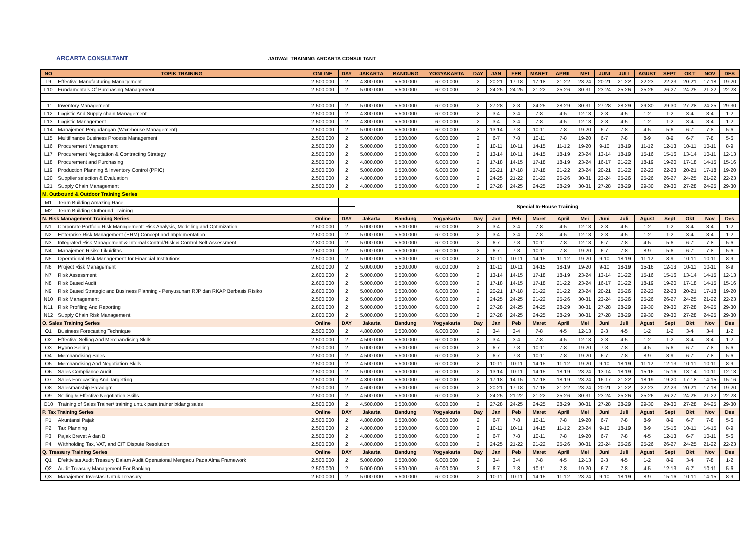ARCARTA CONSULTANT
JADWAL TRAINING ARCARTA CONSULTANT
| NO | TOPIK TRAINING | ONLINE | DAY | JAKARTA | BANDUNG | YOGYAKARTA | DAY | JAN | FEB | MARET | APRIL | MEI | JUNI | JULI | AGUST | SEPT | OKT | NOV | DES |
| --- | --- | --- | --- | --- | --- | --- | --- | --- | --- | --- | --- | --- | --- | --- | --- | --- | --- | --- | --- |
| L9 | Effective Manufacturing Management | 2.500.000 | 2 | 4.800.000 | 5.500.000 | 6.000.000 | 2 | 20-21 | 17-18 | 17-18 | 21-22 | 23-24 | 20-21 | 21-22 | 22-23 | 22-23 | 20-21 | 17-18 | 19-20 |
| L10 | Fundamentals Of Purchasing Management | 2.500.000 | 2 | 5.000.000 | 5.500.000 | 6.000.000 | 2 | 24-25 | 24-25 | 21-22 | 25-26 | 30-31 | 23-24 | 25-26 | 25-26 | 26-27 | 24-25 | 21-22 | 22-23 |
| L11 | Inventory Management | 2.500.000 | 2 | 5.000.000 | 5.500.000 | 6.000.000 | 2 | 27-28 | 2-3 | 24-25 | 28-29 | 30-31 | 27-28 | 28-29 | 29-30 | 29-30 | 27-28 | 24-25 | 29-30 |
| L12 | Logistic And Supply chain Management | 2.500.000 | 2 | 4.800.000 | 5.500.000 | 6.000.000 | 2 | 3-4 | 3-4 | 7-8 | 4-5 | 12-13 | 2-3 | 4-5 | 1-2 | 1-2 | 3-4 | 3-4 | 1-2 |
| L13 | Logistic Management | 2.500.000 | 2 | 4.800.000 | 5.500.000 | 6.000.000 | 2 | 3-4 | 3-4 | 7-8 | 4-5 | 12-13 | 2-3 | 4-5 | 1-2 | 1-2 | 3-4 | 3-4 | 1-2 |
| L14 | Manajemen Pergudangan (Warehouse Management) | 2.500.000 | 2 | 5.000.000 | 5.500.000 | 6.000.000 | 2 | 13-14 | 7-8 | 10-11 | 7-8 | 19-20 | 6-7 | 7-8 | 4-5 | 5-6 | 6-7 | 7-8 | 5-6 |
| L15 | Multifinance Business Process Management | 2.500.000 | 2 | 5.000.000 | 5.500.000 | 6.000.000 | 2 | 6-7 | 7-8 | 10-11 | 7-8 | 19-20 | 6-7 | 7-8 | 8-9 | 8-9 | 6-7 | 7-8 | 5-6 |
| L16 | Procurement Management | 2.500.000 | 2 | 5.000.000 | 5.500.000 | 6.000.000 | 2 | 10-11 | 10-11 | 14-15 | 11-12 | 19-20 | 9-10 | 18-19 | 11-12 | 12-13 | 10-11 | 10-11 | 8-9 |
| L17 | Procurement Negotiation & Contracting Strategy | 2.500.000 | 2 | 5.000.000 | 5.500.000 | 6.000.000 | 2 | 13-14 | 10-11 | 14-15 | 18-19 | 23-24 | 13-14 | 18-19 | 15-16 | 15-16 | 13-14 | 10-11 | 12-13 |
| L18 | Procurement and Purchasing | 2.500.000 | 2 | 4.800.000 | 5.500.000 | 6.000.000 | 2 | 17-18 | 14-15 | 17-18 | 18-19 | 23-24 | 16-17 | 21-22 | 18-19 | 19-20 | 17-18 | 14-15 | 15-16 |
| L19 | Production Planning & Inventory Control (PPIC) | 2.500.000 | 2 | 5.000.000 | 5.500.000 | 6.000.000 | 2 | 20-21 | 17-18 | 17-18 | 21-22 | 23-24 | 20-21 | 21-22 | 22-23 | 22-23 | 20-21 | 17-18 | 19-20 |
| L20 | Supplier selection & Evaluation | 2.500.000 | 2 | 4.800.000 | 5.500.000 | 6.000.000 | 2 | 24-25 | 21-22 | 21-22 | 25-26 | 30-31 | 23-24 | 25-26 | 25-26 | 26-27 | 24-25 | 21-22 | 22-23 |
| L21 | Supply Chain Management | 2.500.000 | 2 | 4.800.000 | 5.500.000 | 6.000.000 | 2 | 27-28 | 24-25 | 24-25 | 28-29 | 30-31 | 27-28 | 28-29 | 29-30 | 29-30 | 27-28 | 24-25 | 29-30 |
| M. Outbound & Outdoor Training Series | | | | | | | | | | | | | | | | | | | |
| M1 | Team Building Amazing Race | | | Special In-House Training | | | | | | | | | | | | | | | |
| M2 | Team Building Outbound Training | | | | | | | | | | | | | | | | | | |
| N. Risk Management Training Series | | Online | DAY | Jakarta | Bandung | Yogyakarta | Day | Jan | Peb | Maret | April | Mei | Juni | Juli | Agust | Sept | Okt | Nov | Des |
| N1 | Corporate Portfolio Risk Management: Risk Analysis, Modeling and Optimization | 2.600.000 | 2 | 5.000.000 | 5.500.000 | 6.000.000 | 2 | 3-4 | 3-4 | 7-8 | 4-5 | 12-13 | 2-3 | 4-5 | 1-2 | 1-2 | 3-4 | 3-4 | 1-2 |
| N2 | Enterprise Risk Management (ERM) Concept and Implementation | 2.600.000 | 2 | 5.000.000 | 5.500.000 | 6.000.000 | 2 | 3-4 | 3-4 | 7-8 | 4-5 | 12-13 | 2-3 | 4-5 | 1-2 | 1-2 | 3-4 | 3-4 | 1-2 |
| N3 | Integrated Risk Management & Internal Control/Risk & Control Self-Assessment | 2.800.000 | 2 | 5.000.000 | 5.500.000 | 6.000.000 | 2 | 6-7 | 7-8 | 10-11 | 7-8 | 12-13 | 6-7 | 7-8 | 4-5 | 5-6 | 6-7 | 7-8 | 5-6 |
| N4 | Manajemen Risiko Likuiditas | 2.600.000 | 2 | 5.000.000 | 5.500.000 | 6.000.000 | 2 | 6-7 | 7-8 | 10-11 | 7-8 | 19-20 | 6-7 | 7-8 | 8-9 | 5-6 | 6-7 | 7-8 | 5-6 |
| N5 | Operational Risk Management for Financial Institutions | 2.500.000 | 2 | 5.000.000 | 5.500.000 | 6.000.000 | 2 | 10-11 | 10-11 | 14-15 | 11-12 | 19-20 | 9-10 | 18-19 | 11-12 | 8-9 | 10-11 | 10-11 | 8-9 |
| N6 | Project Risk Management | 2.600.000 | 2 | 5.000.000 | 5.500.000 | 6.000.000 | 2 | 10-11 | 10-11 | 14-15 | 18-19 | 19-20 | 9-10 | 18-19 | 15-16 | 12-13 | 10-11 | 10-11 | 8-9 |
| N7 | Risk Assessment | 2.600.000 | 2 | 5.000.000 | 5.500.000 | 6.000.000 | 2 | 13-14 | 14-15 | 17-18 | 18-19 | 23-24 | 13-14 | 21-22 | 15-16 | 15-16 | 13-14 | 14-15 | 12-13 |
| N8 | Risk Based Audit | 2.600.000 | 2 | 5.000.000 | 5.500.000 | 6.000.000 | 2 | 17-18 | 14-15 | 17-18 | 21-22 | 23-24 | 16-17 | 21-22 | 18-19 | 19-20 | 17-18 | 14-15 | 15-16 |
| N9 | Risk Based Strategic and Business Planning - Penyusunan RJP dan RKAP Berbasis Risiko | 2.600.000 | 2 | 5.000.000 | 5.500.000 | 6.000.000 | 2 | 20-21 | 17-18 | 21-22 | 21-22 | 23-24 | 20-21 | 25-26 | 22-23 | 22-23 | 20-21 | 17-18 | 19-20 |
| N10 | Risk Management | 2.500.000 | 2 | 5.000.000 | 5.500.000 | 6.000.000 | 2 | 24-25 | 24-25 | 21-22 | 25-26 | 30-31 | 23-24 | 25-26 | 25-26 | 26-27 | 24-25 | 21-22 | 22-23 |
| N11 | Risk Profiling And Reporting | 2.800.000 | 2 | 5.000.000 | 5.500.000 | 6.000.000 | 2 | 27-28 | 24-25 | 24-25 | 28-29 | 30-31 | 27-28 | 28-29 | 29-30 | 29-30 | 27-28 | 24-25 | 29-30 |
| N12 | Supply Chain Risk Management | 2.800.000 | 2 | 5.000.000 | 5.500.000 | 6.000.000 | 2 | 27-28 | 24-25 | 24-25 | 28-29 | 30-31 | 27-28 | 28-29 | 29-30 | 29-30 | 27-28 | 24-25 | 29-30 |
| O. Sales Training Series | | Online | DAY | Jakarta | Bandung | Yogyakarta | Day | Jan | Peb | Maret | April | Mei | Juni | Juli | Agust | Sept | Okt | Nov | Des |
| O1 | Business Forecasting Technique | 2.500.000 | 2 | 4.800.000 | 5.500.000 | 6.000.000 | 2 | 3-4 | 3-4 | 7-8 | 4-5 | 12-13 | 2-3 | 4-5 | 1-2 | 1-2 | 3-4 | 3-4 | 1-2 |
| O2 | Effective Selling And Merchandising Skills | 2.500.000 | 2 | 4.500.000 | 5.500.000 | 6.000.000 | 2 | 3-4 | 3-4 | 7-8 | 4-5 | 12-13 | 2-3 | 4-5 | 1-2 | 1-2 | 3-4 | 3-4 | 1-2 |
| O3 | Hypno Selling | 2.500.000 | 2 | 5.000.000 | 5.500.000 | 6.000.000 | 2 | 6-7 | 7-8 | 10-11 | 7-8 | 19-20 | 7-8 | 7-8 | 4-5 | 5-6 | 6-7 | 7-8 | 5-6 |
| O4 | Merchandising Sales | 2.500.000 | 2 | 4.500.000 | 5.500.000 | 6.000.000 | 2 | 6-7 | 7-8 | 10-11 | 7-8 | 19-20 | 6-7 | 7-8 | 8-9 | 8-9 | 6-7 | 7-8 | 5-6 |
| O5 | Merchandising And Negotiation Skills | 2.500.000 | 2 | 4.500.000 | 5.500.000 | 6.000.000 | 2 | 10-11 | 10-11 | 14-15 | 11-12 | 19-20 | 9-10 | 18-19 | 11-12 | 12-13 | 10-11 | 10-11 | 8-9 |
| O6 | Sales Compliance Audit | 2.500.000 | 2 | 5.000.000 | 5.500.000 | 6.000.000 | 2 | 13-14 | 10-11 | 14-15 | 18-19 | 23-24 | 13-14 | 18-19 | 15-16 | 15-16 | 13-14 | 10-11 | 12-13 |
| O7 | Sales Forecasting And Targetting | 2.500.000 | 2 | 4.800.000 | 5.500.000 | 6.000.000 | 2 | 17-18 | 14-15 | 17-18 | 18-19 | 23-24 | 16-17 | 21-22 | 18-19 | 19-20 | 17-18 | 14-15 | 15-16 |
| O8 | Salesmanship Paradigm | 2.500.000 | 2 | 4.600.000 | 5.500.000 | 6.000.000 | 2 | 20-21 | 17-18 | 17-18 | 21-22 | 23-24 | 20-21 | 21-22 | 22-23 | 22-23 | 20-21 | 17-18 | 19-20 |
| O9 | Selling & Effective Negotiation Skills | 2.500.000 | 2 | 4.500.000 | 5.500.000 | 6.000.000 | 2 | 24-25 | 21-22 | 21-22 | 25-26 | 30-31 | 23-24 | 25-26 | 25-26 | 26-27 | 24-25 | 21-22 | 22-23 |
| O10 | Training of Sales Trainer/ training untuk para trainer bidang sales | 2.500.000 | 2 | 4.500.000 | 5.500.000 | 6.000.000 | 2 | 27-28 | 24-25 | 24-25 | 28-29 | 30-31 | 27-28 | 28-29 | 29-30 | 29-30 | 27-28 | 24-25 | 29-30 |
| P. Tax Training Series | | Online | DAY | Jakarta | Bandung | Yogyakarta | Day | Jan | Peb | Maret | April | Mei | Juni | Juli | Agust | Sept | Okt | Nov | Des |
| P1 | Akuntansi Pajak | 2.500.000 | 2 | 4.800.000 | 5.500.000 | 6.000.000 | 2 | 6-7 | 7-8 | 10-11 | 7-8 | 19-20 | 6-7 | 7-8 | 8-9 | 8-9 | 6-7 | 7-8 | 5-6 |
| P2 | Tax Planning | 2.500.000 | 2 | 4.800.000 | 5.500.000 | 6.000.000 | 2 | 10-11 | 10-11 | 14-15 | 11-12 | 23-24 | 9-10 | 18-19 | 8-9 | 15-16 | 10-11 | 14-15 | 8-9 |
| P3 | Pajak Brevet A dan B | 2.500.000 | 2 | 4.800.000 | 5.500.000 | 6.000.000 | 2 | 6-7 | 7-8 | 10-11 | 7-8 | 19-20 | 6-7 | 7-8 | 4-5 | 12-13 | 6-7 | 10-11 | 5-6 |
| P4 | Withholding Tax, VAT, and CIT Dispute Resolution | 2.500.000 | 2 | 4.800.000 | 5.500.000 | 6.000.000 | 2 | 24-25 | 21-22 | 21-22 | 25-26 | 30-31 | 23-24 | 25-26 | 25-26 | 26-27 | 24-25 | 21-22 | 22-23 |
| Q. Treasury Training Series | | Online | DAY | Jakarta | Bandung | Yogyakarta | Day | Jan | Peb | Maret | April | Mei | Juni | Juli | Agust | Sept | Okt | Nov | Des |
| Q1 | Efektivitas Audit Treasury Dalam Audit Operasional Mengacu Pada Alma Framework | 2.500.000 | 2 | 5.000.000 | 5.500.000 | 6.000.000 | 2 | 3-4 | 3-4 | 7-8 | 4-5 | 12-13 | 2-3 | 4-5 | 1-2 | 8-9 | 3-4 | 7-8 | 1-2 |
| Q2 | Audit Treasury Management For Banking | 2.500.000 | 2 | 5.000.000 | 5.500.000 | 6.000.000 | 2 | 6-7 | 7-8 | 10-11 | 7-8 | 19-20 | 6-7 | 7-8 | 4-5 | 12-13 | 6-7 | 10-11 | 5-6 |
| Q3 | Manajemen Investasi Untuk Treasury | 2.600.000 | 2 | 5.000.000 | 5.500.000 | 6.000.000 | 2 | 10-11 | 10-11 | 14-15 | 11-12 | 23-24 | 9-10 | 18-19 | 8-9 | 15-16 | 10-11 | 14-15 | 8-9 |